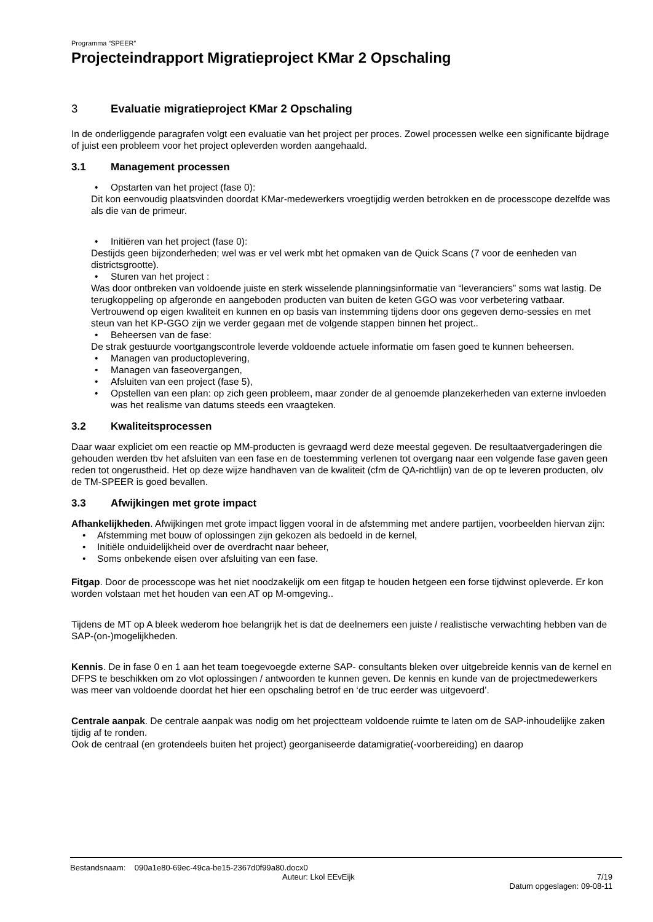Programma “SPEER”
Projecteindrapport Migratieproject KMar 2 Opschaling
3 Evaluatie migratieproject KMar 2 Opschaling
In de onderliggende paragrafen volgt een evaluatie van het project per proces. Zowel processen welke een significante bijdrage of juist een probleem voor het project opleverden worden aangehaald.
3.1 Management processen
Opstarten van het project (fase 0):
Dit kon eenvoudig plaatsvinden doordat KMar-medewerkers vroegtijdig werden betrokken en de processcope dezelfde was als die van de primeur.
Initiëren van het project (fase 0):
Destijds geen bijzonderheden; wel was er vel werk mbt het opmaken van de Quick Scans (7 voor de eenheden van districtsgrootte).
Sturen van het project :
Was door ontbreken van voldoende juiste en sterk wisselende planningsinformatie van “leveranciers” soms wat lastig. De terugkoppeling op afgeronde en aangeboden producten van buiten de keten GGO was voor verbetering vatbaar. Vertrouwend op eigen kwaliteit en kunnen en op basis van instemming tijdens door ons gegeven demo-sessies en met steun van het KP-GGO zijn we verder gegaan met de volgende stappen binnen het project..
Beheersen van de fase:
De strak gestuurde voortgangscontrole leverde voldoende actuele informatie om fasen goed te kunnen beheersen.
Managen van productoplevering,
Managen van faseovergangen,
Afsluiten van een project (fase 5),
Opstellen van een plan: op zich geen probleem, maar zonder de al genoemde planzekerheden van externe invloeden was het realisme van datums steeds een vraagteken.
3.2 Kwaliteitsprocessen
Daar waar expliciet om een reactie op MM-producten is gevraagd werd deze meestal gegeven. De resultaatvergaderingen die gehouden werden tbv het afsluiten van een fase en de toestemming verlenen tot overgang naar een volgende fase gaven geen reden tot ongerustheid. Het op deze wijze handhaven van de kwaliteit (cfm de QA-richtlijn) van de op te leveren producten, olv de TM-SPEER is goed bevallen.
3.3 Afwijkingen met grote impact
Afhankelijkheden. Afwijkingen met grote impact liggen vooral in de afstemming met andere partijen, voorbeelden hiervan zijn:
Afstemming met bouw of oplossingen zijn gekozen als bedoeld in de kernel,
Initiële onduidelijkheid over de overdracht naar beheer,
Soms onbekende eisen over afsluiting van een fase.
Fitgap. Door de processcope was het niet noodzakelijk om een fitgap te houden hetgeen een forse tijdwinst opleverde. Er kon worden volstaan met het houden van een AT op M-omgeving..
Tijdens de MT op A bleek wederom hoe belangrijk het is dat de deelnemers een juiste / realistische verwachting hebben van de SAP-(on-)mogelijkheden.
Kennis. De in fase 0 en 1 aan het team toegevoegde externe SAP- consultants bleken over uitgebreide kennis van de kernel en DFPS te beschikken om zo vlot oplossingen / antwoorden te kunnen geven. De kennis en kunde van de projectmedewerkers was meer van voldoende doordat het hier een opschaling betrof en ‘de truc eerder was uitgevoerd’.
Centrale aanpak. De centrale aanpak was nodig om het projectteam voldoende ruimte te laten om de SAP-inhoudelijke zaken tijdig af te ronden.
Ook de centraal (en grotendeels buiten het project) georganiseerde datamigratie(-voorbereiding) en daarop
Bestandsnaam: 090a1e80-69ec-49ca-be15-2367d0f99a80.docx0
Auteur: Lkol EEvEijk 7/19
Datum opgeslagen: 09-08-11